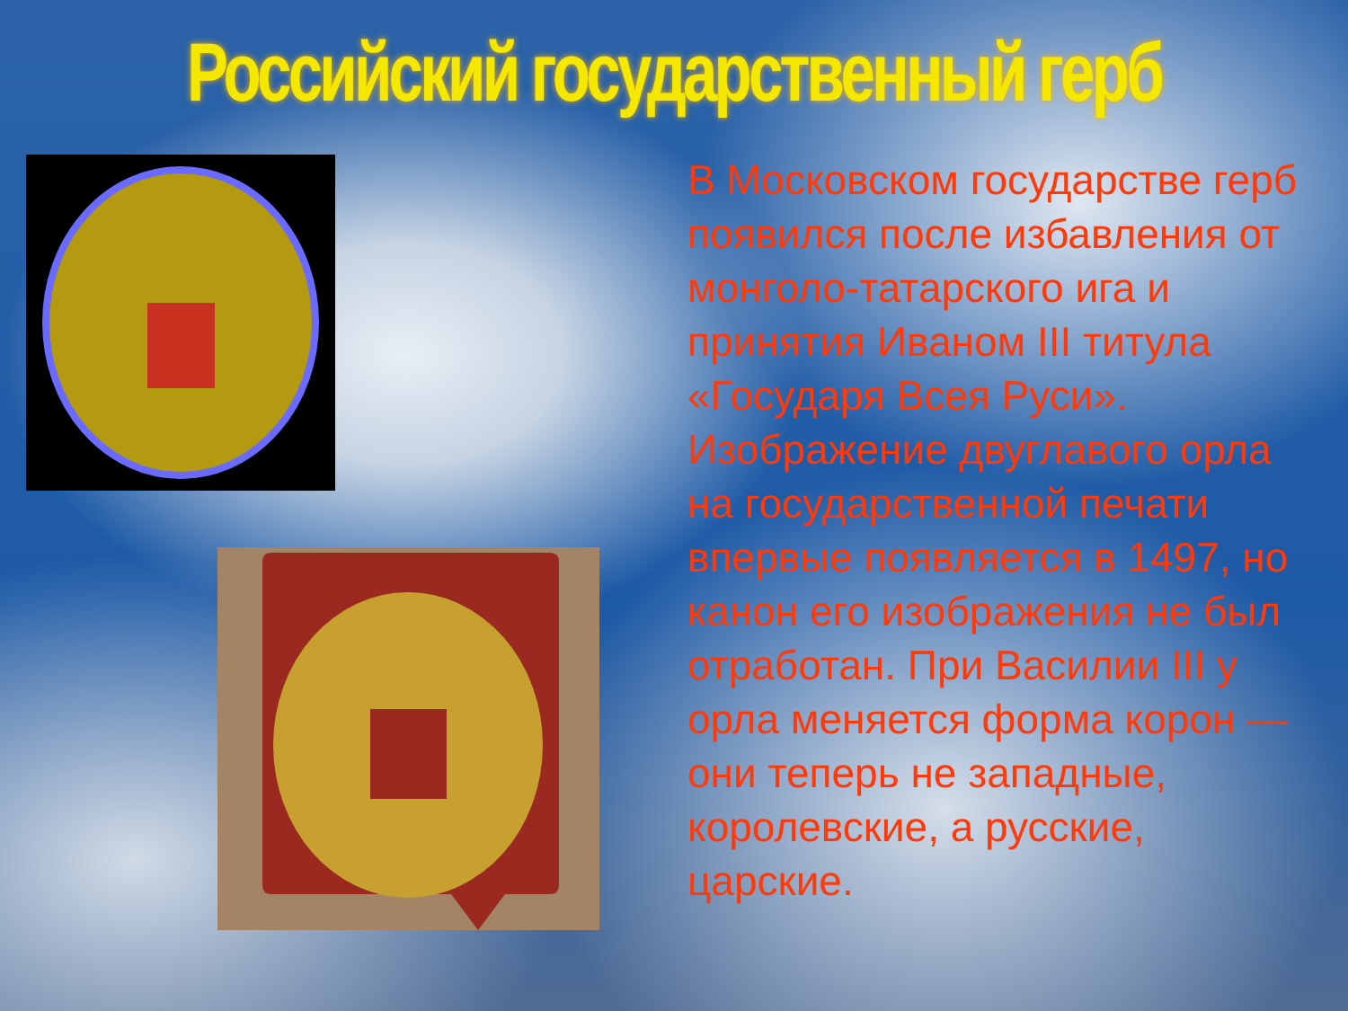Российский государственный герб
В Московском государстве герб появился после избавления от монголо-татарского ига и принятия Иваном III титула «Государя Всея Руси». Изображение двуглавого орла на государственной печати впервые появляется в 1497, но канон его изображения не был отработан. При Василии III у орла меняется форма корон — они теперь не западные, королевские, а русские, царские.